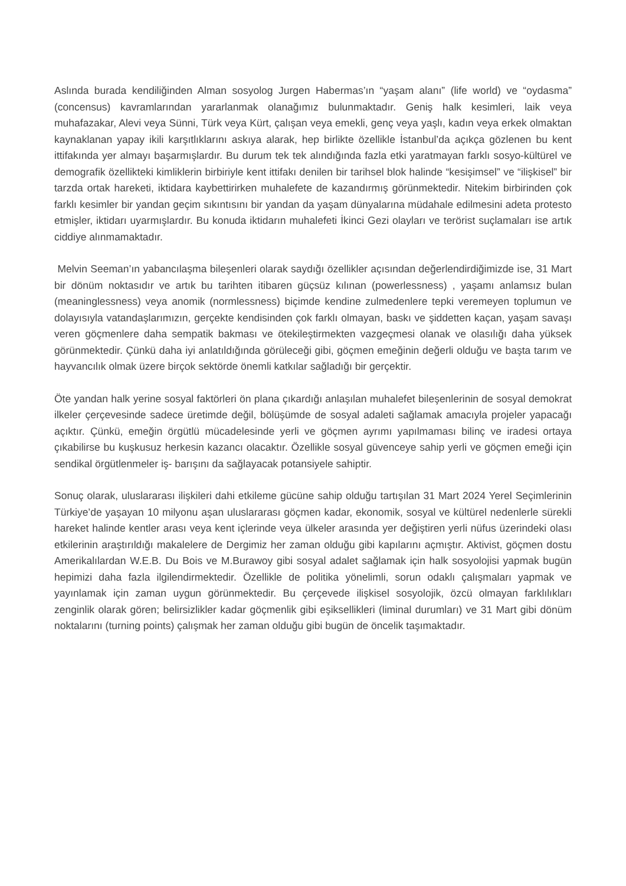Aslında burada kendiliğinden Alman sosyolog Jurgen Habermas’ın “yaşam alanı” (life world) ve “oydasma” (concensus) kavramlarından yararlanmak olanağımız bulunmaktadır. Geniş halk kesimleri, laik veya muhafazakar, Alevi veya Sünni, Türk veya Kürt, çalışan veya emekli, genç veya yaşlı, kadın veya erkek olmaktan kaynaklanan yapay ikili karşıtlıklarını askıya alarak, hep birlikte özellikle İstanbul’da açıkça gözlenen bu kent ittifakında yer almayı başarmışlardır. Bu durum tek tek alındığında fazla etki yaratmayan farklı sosyo-kültürel ve demografik özellikteki kimliklerin birbiriyle kent ittifakı denilen bir tarihsel blok halinde “kesişimsel” ve “ilişkisel” bir tarzda ortak hareketi, iktidara kaybettirirken muhalefete de kazandırmış görünmektedir. Nitekim birbirinden çok farklı kesimler bir yandan geçim sıkıntısını bir yandan da yaşam dünyalarına müdahale edilmesini adeta protesto etmişler, iktidarı uyarmışlardır. Bu konuda iktidarın muhalefeti İkinci Gezi olayları ve terörist suçlamaları ise artık ciddiye alınmamaktadır.
Melvin Seeman’ın yabancılaşma bileşenleri olarak saydığı özellikler açısından değerlendirdiğimizde ise, 31 Mart bir dönüm noktasıdır ve artık bu tarihten itibaren güçsüz kılınan (powerlessness) , yaşamı anlamsız bulan (meaninglessness) veya anomik (normlessness) biçimde kendine zulmedenlere tepki veremeyen toplumun ve dolayısıyla vatandaşlarımızın, gerçekte kendisinden çok farklı olmayan, baskı ve şiddetten kaçan, yaşam savaşı veren göçmenlere daha sempatik bakması ve ötekileştirmekten vazgeçmesi olanak ve olasılığı daha yüksek görünmektedir. Çünkü daha iyi anlatıldığında görüleceği gibi, göçmen emeğinin değerli olduğu ve başta tarım ve hayvancılık olmak üzere birçok sektörde önemli katkılar sağladığı bir gerçektir.
Öte yandan halk yerine sosyal faktörleri ön plana çıkardığı anlaşılan muhalefet bileşenlerinin de sosyal demokrat ilkeler çerçevesinde sadece üretimde değil, bölüşümde de sosyal adaleti sağlamak amacıyla projeler yapacağı açıktır. Çünkü, emeğin örgütlü mücadelesinde yerli ve göçmen ayrımı yapılmaması bilinç ve iradesi ortaya çıkabilirse bu kuşkusuz herkesin kazancı olacaktır. Özellikle sosyal güvenceye sahip yerli ve göçmen emeği için sendikal örgütlenmeler iş- barışını da sağlayacak potansiyele sahiptir.
Sonuç olarak, uluslararası ilişkileri dahi etkileme gücüne sahip olduğu tartışılan 31 Mart 2024 Yerel Seçimlerinin Türkiye’de yaşayan 10 milyonu aşan uluslararası göçmen kadar, ekonomik, sosyal ve kültürel nedenlerle sürekli hareket halinde kentler arası veya kent içlerinde veya ülkeler arasında yer değiştiren yerli nüfus üzerindeki olası etkilerinin araştırıldığı makalelere de Dergimiz her zaman olduğu gibi kapılarını açmıştır. Aktivist, göçmen dostu Amerikalılardan W.E.B. Du Bois ve M.Burawoy gibi sosyal adalet sağlamak için halk sosyolojisi yapmak bugün hepimizi daha fazla ilgilendirmektedir. Özellikle de politika yönelimli, sorun odaklı çalışmaları yapmak ve yayınlamak için zaman uygun görünmektedir. Bu çerçevede ilişkisel sosyolojik, özcü olmayan farklılıkları zenginlik olarak gören; belirsizlikler kadar göçmenlik gibi eşiksellikleri (liminal durumları) ve 31 Mart gibi dönüm noktalarını (turning points) çalışmak her zaman olduğu gibi bugün de öncelik taşımaktadır.